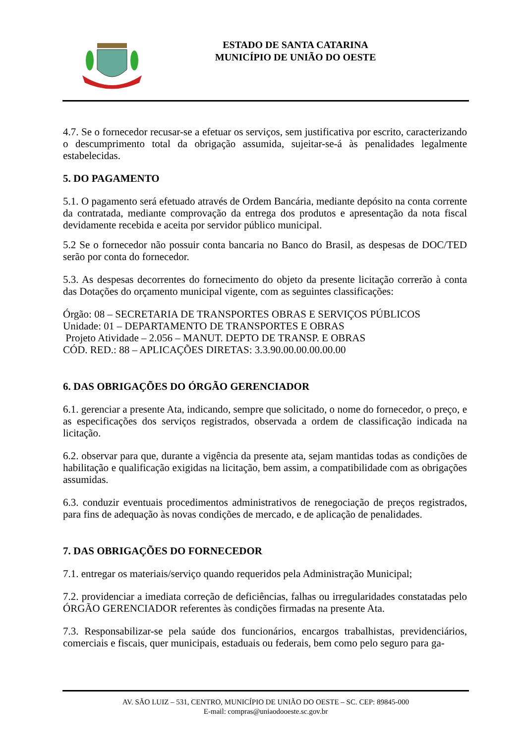ESTADO DE SANTA CATARINA
MUNICÍPIO DE UNIÃO DO OESTE
4.7. Se o fornecedor recusar-se a efetuar os serviços, sem justificativa por escrito, caracterizando o descumprimento total da obrigação assumida, sujeitar-se-á às penalidades legalmente estabelecidas.
5. DO PAGAMENTO
5.1. O pagamento será efetuado através de Ordem Bancária, mediante depósito na conta corrente da contratada, mediante comprovação da entrega dos produtos e apresentação da nota fiscal devidamente recebida e aceita por servidor público municipal.
5.2 Se o fornecedor não possuir conta bancaria no Banco do Brasil, as despesas de DOC/TED serão por conta do fornecedor.
5.3. As despesas decorrentes do fornecimento do objeto da presente licitação correrão à conta das Dotações do orçamento municipal vigente, com as seguintes classificações:
Órgão: 08 – SECRETARIA DE TRANSPORTES OBRAS E SERVIÇOS PÚBLICOS
Unidade: 01 – DEPARTAMENTO DE TRANSPORTES E OBRAS
Projeto Atividade – 2.056 – MANUT. DEPTO DE TRANSP. E OBRAS
CÓD. RED.: 88 – APLICAÇÕES DIRETAS: 3.3.90.00.00.00.00.00
6. DAS OBRIGAÇÕES DO ÓRGÃO GERENCIADOR
6.1. gerenciar a presente Ata, indicando, sempre que solicitado, o nome do fornecedor, o preço, e as especificações dos serviços registrados, observada a ordem de classificação indicada na licitação.
6.2. observar para que, durante a vigência da presente ata, sejam mantidas todas as condições de habilitação e qualificação exigidas na licitação, bem assim, a compatibilidade com as obrigações assumidas.
6.3. conduzir eventuais procedimentos administrativos de renegociação de preços registrados, para fins de adequação às novas condições de mercado, e de aplicação de penalidades.
7. DAS OBRIGAÇÕES DO FORNECEDOR
7.1. entregar os materiais/serviço quando requeridos pela Administração Municipal;
7.2. providenciar a imediata correção de deficiências, falhas ou irregularidades constatadas pelo ÓRGÃO GERENCIADOR referentes às condições firmadas na presente Ata.
7.3. Responsabilizar-se pela saúde dos funcionários, encargos trabalhistas, previdenciários, comerciais e fiscais, quer municipais, estaduais ou federais, bem como pelo seguro para ga-
AV. SÃO LUIZ – 531, CENTRO, MUNICÍPIO DE UNIÃO DO OESTE – SC. CEP: 89845-000
E-mail: compras@uniaodooeste.sc.gov.br